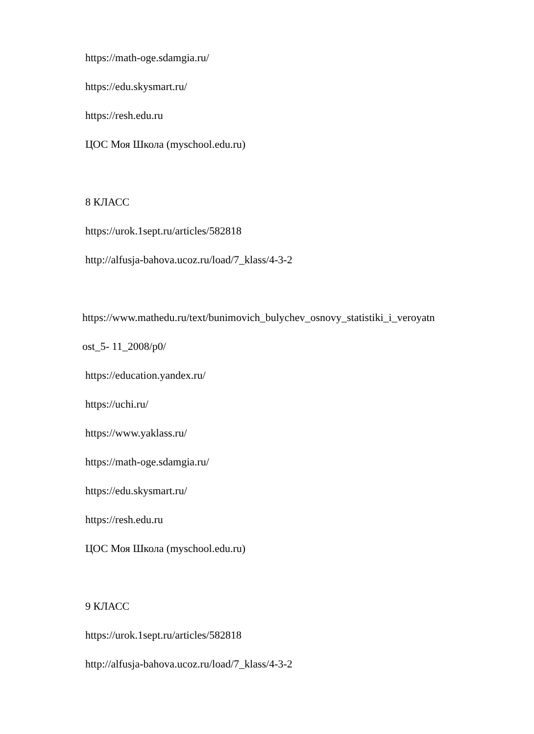https://math-oge.sdamgia.ru/
https://edu.skysmart.ru/
https://resh.edu.ru
ЦОС Моя Школа (myschool.edu.ru)
8 КЛАСС
https://urok.1sept.ru/articles/582818
http://alfusja-bahova.ucoz.ru/load/7_klass/4-3-2
https://www.mathedu.ru/text/bunimovich_bulychev_osnovy_statistiki_i_veroyatn
ost_5- 11_2008/p0/
https://education.yandex.ru/
https://uchi.ru/
https://www.yaklass.ru/
https://math-oge.sdamgia.ru/
https://edu.skysmart.ru/
https://resh.edu.ru
ЦОС Моя Школа (myschool.edu.ru)
9 КЛАСС
https://urok.1sept.ru/articles/582818
http://alfusja-bahova.ucoz.ru/load/7_klass/4-3-2